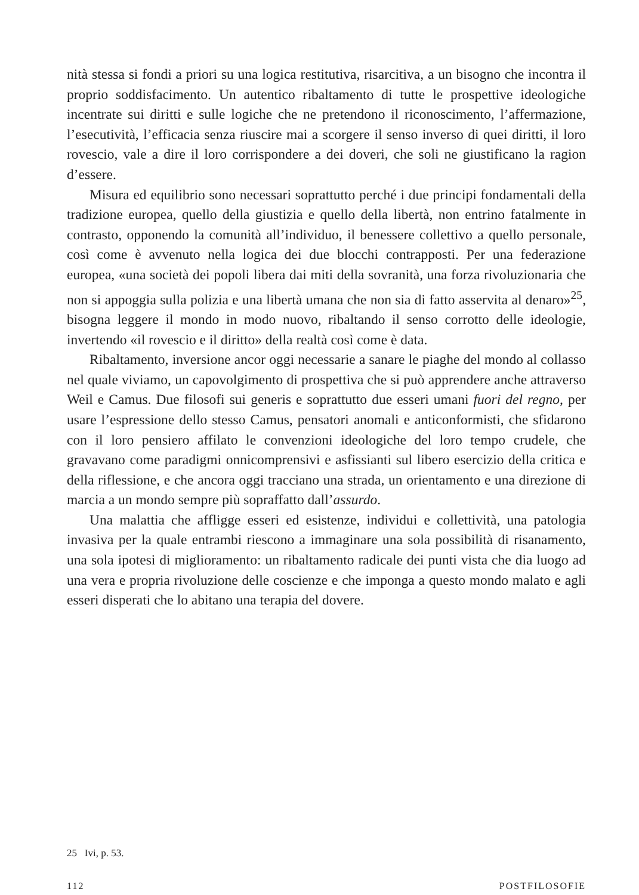nità stessa si fondi a priori su una logica restitutiva, risarcitiva, a un bisogno che incontra il proprio soddisfacimento. Un autentico ribaltamento di tutte le prospettive ideologiche incentrate sui diritti e sulle logiche che ne pretendono il riconoscimento, l’affermazione, l’esecutività, l’efficacia senza riuscire mai a scorgere il senso inverso di quei diritti, il loro rovescio, vale a dire il loro corrispondere a dei doveri, che soli ne giustificano la ragion d’essere.
Misura ed equilibrio sono necessari soprattutto perché i due principi fondamentali della tradizione europea, quello della giustizia e quello della libertà, non entrino fatalmente in contrasto, opponendo la comunità all’individuo, il benessere collettivo a quello personale, così come è avvenuto nella logica dei due blocchi contrapposti. Per una federazione europea, «una società dei popoli libera dai miti della sovranità, una forza rivoluzionaria che non si appoggia sulla polizia e una libertà umana che non sia di fatto asservita al denaro»<sup>25</sup>, bisogna leggere il mondo in modo nuovo, ribaltando il senso corrotto delle ideologie, invertendo «il rovescio e il diritto» della realtà così come è data.
Ribaltamento, inversione ancor oggi necessarie a sanare le piaghe del mondo al collasso nel quale viviamo, un capovolgimento di prospettiva che si può apprendere anche attraverso Weil e Camus. Due filosofi sui generis e soprattutto due esseri umani fuori del regno, per usare l’espressione dello stesso Camus, pensatori anomali e anticonformisti, che sfidarono con il loro pensiero affilato le convenzioni ideologiche del loro tempo crudele, che gravavano come paradigmi onnicomprensivi e asfissianti sul libero esercizio della critica e della riflessione, e che ancora oggi tracciano una strada, un orientamento e una direzione di marcia a un mondo sempre più sopraffatto dall’assurdo.
Una malattia che affligge esseri ed esistenze, individui e collettività, una patologia invasiva per la quale entrambi riescono a immaginare una sola possibilità di risanamento, una sola ipotesi di miglioramento: un ribaltamento radicale dei punti vista che dia luogo ad una vera e propria rivoluzione delle coscienze e che imponga a questo mondo malato e agli esseri disperati che lo abitano una terapia del dovere.
25 Ivi, p. 53.
112 POSTFILOSOFIE